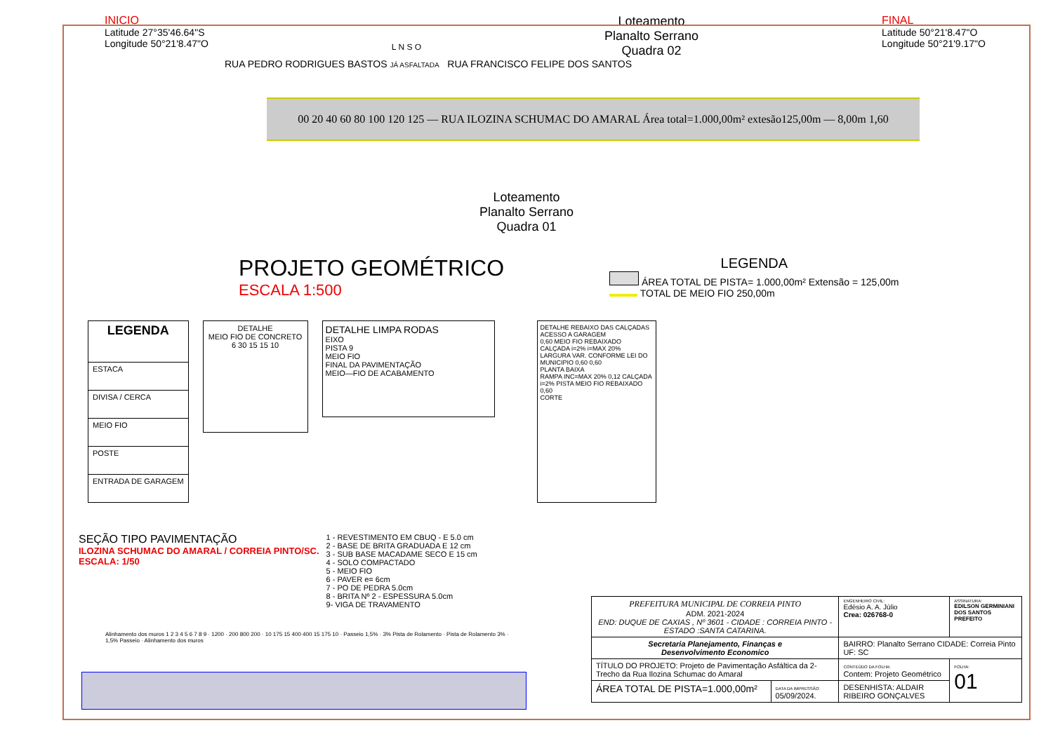INICIO
Latitude 27°35'46.64"S
Longitude 50°21'8.47"O
L N S O
Loteamento
Planalto Serrano
Quadra 02
FINAL
Latitude 50°21'8.47"O
Longitude 50°21'9.17"O
RUA PEDRO RODRIGUES BASTOS JÁ ASFALTADA RUA FRANCISCO FELIPE DOS SANTOS
00 20 40 60 80 100 120 125 — RUA ILOZINA SCHUMAC DO AMARAL Área total=1.000,00m² extesão125,00m — 8,00m 1,60
Loteamento
Planalto Serrano
Quadra 01
PROJETO GEOMÉTRICO
ESCALA 1:500
LEGENDA
ÁREA TOTAL DE PISTA= 1.000,00m² Extensão = 125,00m
TOTAL DE MEIO FIO 250,00m
| LEGENDA |
| --- |
| ESTACA |
| DIVISA / CERCA |
| MEIO FIO |
| POSTE |
| ENTRADA DE GARAGEM |
DETALHE
MEIO FIO DE CONCRETO
6 30 15 15 10
DETALHE LIMPA RODAS
EIXO
PISTA 9
MEIO FIO
FINAL DA PAVIMENTAÇÃO
MEIO—FIO DE ACABAMENTO
DETALHE REBAIXO DAS CALÇADAS ACESSO A GARAGEM
0,60 MEIO FIO REBAIXADO CALÇADA i=2% i=MAX 20% LARGURA VAR. CONFORME LEI DO MUNICIPIO 0,60 0,60
PLANTA BAIXA
RAMPA INC=MAX 20% 0,12 CALÇADA i=2% PISTA MEIO FIO REBAIXADO 0,60
CORTE
SEÇÃO TIPO PAVIMENTAÇÃO
ILOZINA SCHUMAC DO AMARAL / CORREIA PINTO/SC.
ESCALA: 1/50
1 - REVESTIMENTO EM CBUQ - E 5.0 cm
2 - BASE DE BRITA GRADUADA E 12 cm
3 - SUB BASE MACADAME SECO E 15 cm
4 - SOLO COMPACTADO
5 - MEIO FIO
6 - PAVER e= 6cm
7 - PO DE PEDRA 5.0cm
8 - BRITA Nº 2 - ESPESSURA 5.0cm
9- VIGA DE TRAVAMENTO
Alinhamento dos muros 1 2 3 4 5 6 7 8 9 · 1200 · 200 800 200 · 10 175 15 400 400 15 175 10 · Passeio 1,5% · 3% Pista de Rolamento · Pista de Rolamento 3% · 1,5% Passeio · Alinhamento dos muros
| PREFEITURA MUNICIPAL DE CORREIA PINTO ADM. 2021-2024 END: DUQUE DE CAXIAS , Nº 3601 - CIDADE : CORREIA PINTO - ESTADO :SANTA CATARINA. | | ENGENHEIRO CIVIL: Edésio A. A. Júlio Crea: 026768-0 | ASSINATURA: EDILSON GERMINIANI DOS SANTOS PREFEITO |
| Secretaria Planejamento, Finanças e Desenvolvimento Economico | | BAIRRO: Planalto Serrano CIDADE: Correia Pinto UF: SC | |
| TÍTULO DO PROJETO: Projeto de Pavimentação Asfáltica da 2-Trecho da Rua Ilozina Schumac do Amaral | | CONTEÚDO DA FOLHA: Contem: Projeto Geométrico | FOLHA: 01 |
| ÁREA TOTAL DE PISTA=1.000,00m² | DATA DA IMPRESSÃO: 05/09/2024. | DESENHISTA: ALDAIR RIBEIRO GONÇALVES | |